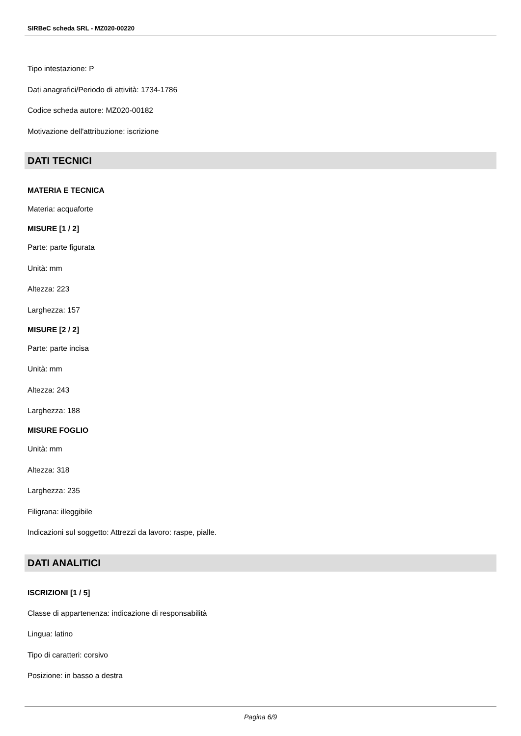SIRBeC scheda SRL - MZ020-00220
Tipo intestazione: P
Dati anagrafici/Periodo di attività: 1734-1786
Codice scheda autore: MZ020-00182
Motivazione dell'attribuzione: iscrizione
DATI TECNICI
MATERIA E TECNICA
Materia: acquaforte
MISURE [1 / 2]
Parte: parte figurata
Unità: mm
Altezza: 223
Larghezza: 157
MISURE [2 / 2]
Parte: parte incisa
Unità: mm
Altezza: 243
Larghezza: 188
MISURE FOGLIO
Unità: mm
Altezza: 318
Larghezza: 235
Filigrana: illeggibile
Indicazioni sul soggetto: Attrezzi da lavoro: raspe, pialle.
DATI ANALITICI
ISCRIZIONI [1 / 5]
Classe di appartenenza: indicazione di responsabilità
Lingua: latino
Tipo di caratteri: corsivo
Posizione: in basso a destra
Pagina 6/9